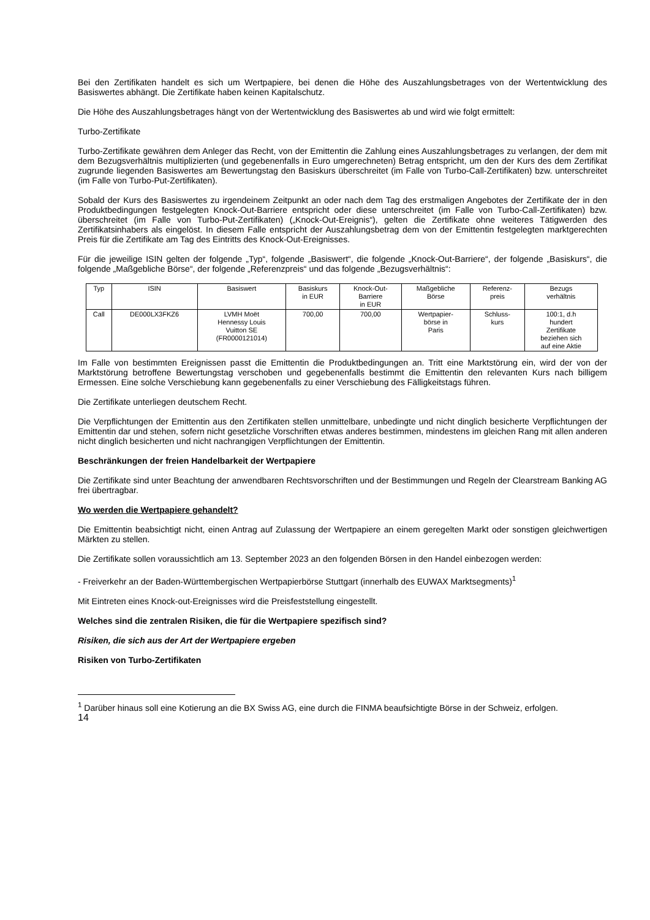Bei den Zertifikaten handelt es sich um Wertpapiere, bei denen die Höhe des Auszahlungsbetrages von der Wertentwicklung des Basiswertes abhängt. Die Zertifikate haben keinen Kapitalschutz.
Die Höhe des Auszahlungsbetrages hängt von der Wertentwicklung des Basiswertes ab und wird wie folgt ermittelt:
Turbo-Zertifikate
Turbo-Zertifikate gewähren dem Anleger das Recht, von der Emittentin die Zahlung eines Auszahlungsbetrages zu verlangen, der dem mit dem Bezugsverhältnis multiplizierten (und gegebenenfalls in Euro umgerechneten) Betrag entspricht, um den der Kurs des dem Zertifikat zugrunde liegenden Basiswertes am Bewertungstag den Basiskurs überschreitet (im Falle von Turbo-Call-Zertifikaten) bzw. unterschreitet (im Falle von Turbo-Put-Zertifikaten).
Sobald der Kurs des Basiswertes zu irgendeinem Zeitpunkt an oder nach dem Tag des erstmaligen Angebotes der Zertifikate der in den Produktbedingungen festgelegten Knock-Out-Barriere entspricht oder diese unterschreitet (im Falle von Turbo-Call-Zertifikaten) bzw. überschreitet (im Falle von Turbo-Put-Zertifikaten) („Knock-Out-Ereignis“), gelten die Zertifikate ohne weiteres Tätigwerden des Zertifikatsinhabers als eingelöst. In diesem Falle entspricht der Auszahlungsbetrag dem von der Emittentin festgelegten marktgerechten Preis für die Zertifikate am Tag des Eintritts des Knock-Out-Ereignisses.
Für die jeweilige ISIN gelten der folgende „Typ“, folgende „Basiswert“, die folgende „Knock-Out-Barriere“, der folgende „Basiskurs“, die folgende „Maßgebliche Börse“, der folgende „Referenzpreis“ und das folgende „Bezugsverhältnis“:
| Typ | ISIN | Basiswert | Basiskurs in EUR | Knock-Out- Barriere in EUR | Maßgebliche Börse | Referenz- preis | Bezugs verhältnis |
| Call | DE000LX3FKZ6 | LVMH Moët Hennessy Louis Vuitton SE (FR0000121014) | 700,00 | 700,00 | Wertpapier- börse in Paris | Schluss- kurs | 100:1, d.h hundert Zertifikate beziehen sich auf eine Aktie |
Im Falle von bestimmten Ereignissen passt die Emittentin die Produktbedingungen an. Tritt eine Marktstörung ein, wird der von der Marktstörung betroffene Bewertungstag verschoben und gegebenenfalls bestimmt die Emittentin den relevanten Kurs nach billigem Ermessen. Eine solche Verschiebung kann gegebenenfalls zu einer Verschiebung des Fälligkeitstags führen.
Die Zertifikate unterliegen deutschem Recht.
Die Verpflichtungen der Emittentin aus den Zertifikaten stellen unmittelbare, unbedingte und nicht dinglich besicherte Verpflichtungen der Emittentin dar und stehen, sofern nicht gesetzliche Vorschriften etwas anderes bestimmen, mindestens im gleichen Rang mit allen anderen nicht dinglich besicherten und nicht nachrangigen Verpflichtungen der Emittentin.
Beschränkungen der freien Handelbarkeit der Wertpapiere
Die Zertifikate sind unter Beachtung der anwendbaren Rechtsvorschriften und der Bestimmungen und Regeln der Clearstream Banking AG frei übertragbar.
Wo werden die Wertpapiere gehandelt?
Die Emittentin beabsichtigt nicht, einen Antrag auf Zulassung der Wertpapiere an einem geregelten Markt oder sonstigen gleichwertigen Märkten zu stellen.
Die Zertifikate sollen voraussichtlich am 13. September 2023 an den folgenden Börsen in den Handel einbezogen werden:
- Freiverkehr an der Baden-Württembergischen Wertpapierbörse Stuttgart (innerhalb des EUWAX Marktsegments)<sup>1</sup>
Mit Eintreten eines Knock-out-Ereignisses wird die Preisfeststellung eingestellt.
Welches sind die zentralen Risiken, die für die Wertpapiere spezifisch sind?
Risiken, die sich aus der Art der Wertpapiere ergeben
Risiken von Turbo-Zertifikaten
<sup>1</sup> Darüber hinaus soll eine Kotierung an die BX Swiss AG, eine durch die FINMA beaufsichtigte Börse in der Schweiz, erfolgen.
14